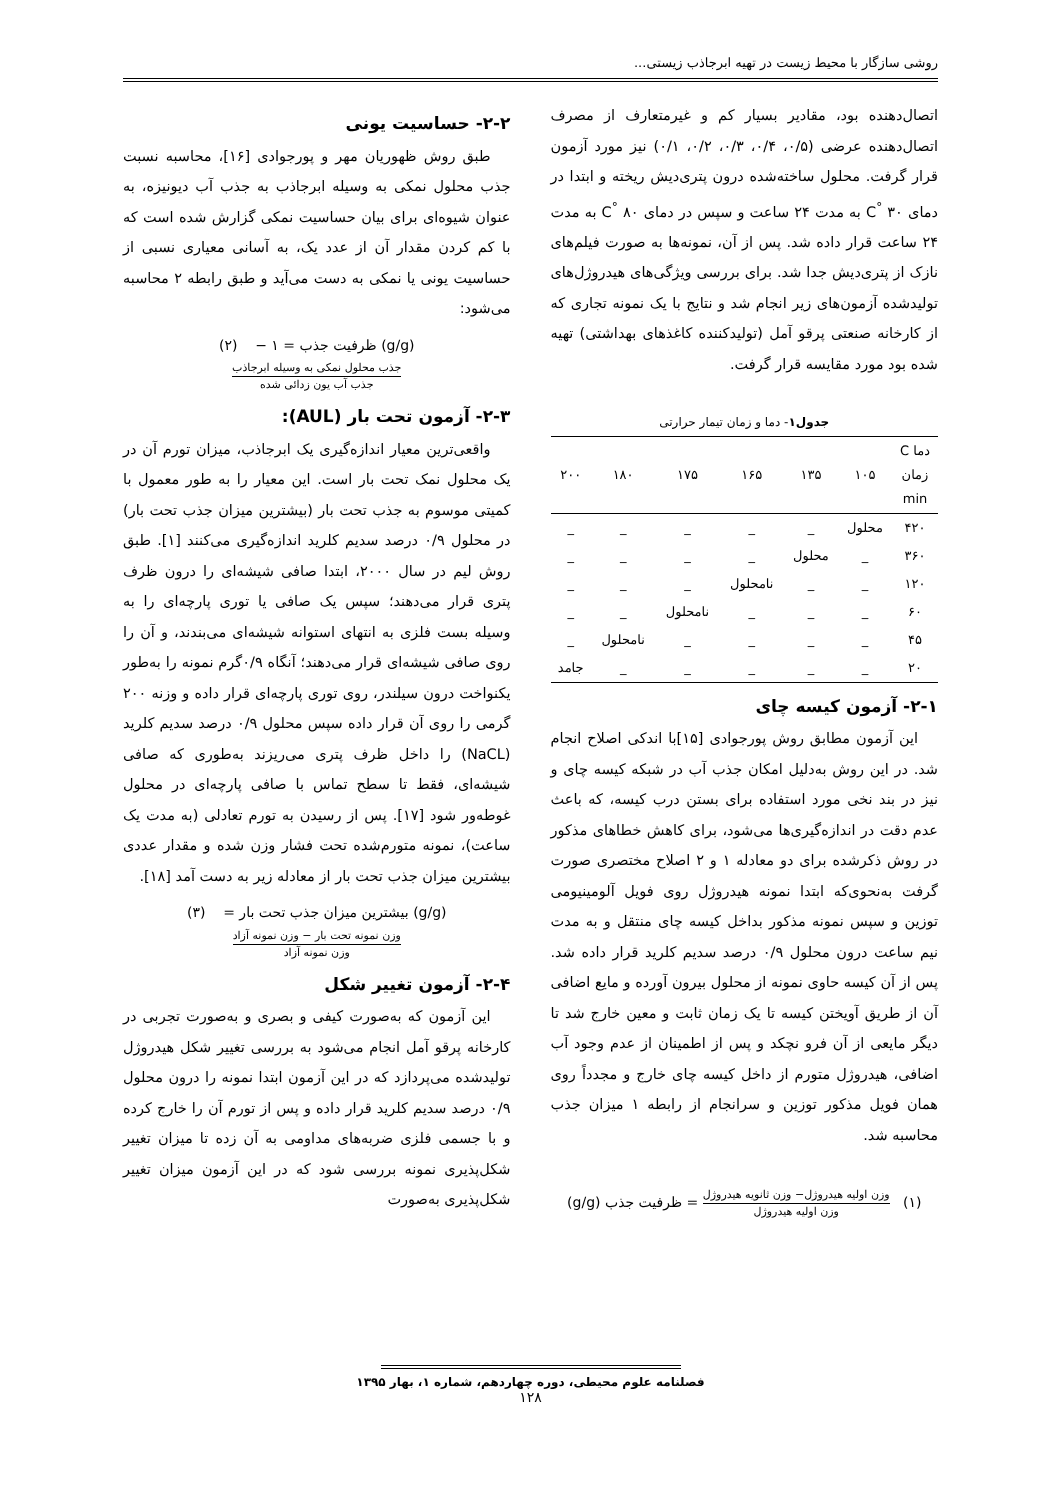روشی سازگار با محیط زیست در تهیه ابرجاذب زیستی...
اتصال‌دهنده بود، مقادیر بسیار کم و غیرمتعارف از مصرف اتصال‌دهنده عرضی (۰/۵، ۰/۴، ۰/۳، ۰/۲، ۰/۱) نیز مورد آزمون قرار گرفت. محلول ساخته‌شده درون پتری‌دیش ریخته و ابتدا در دمای ۳۰ <sup>°</sup>C به مدت ۲۴ ساعت و سپس در دمای ۸۰ <sup>°</sup>C به مدت ۲۴ ساعت قرار داده شد. پس از آن، نمونه‌ها به صورت فیلم‌های نازک از پتری‌دیش جدا شد. برای بررسی ویژگی‌های هیدروژل‌های تولیدشده آزمون‌های زیر انجام شد و نتایج با یک نمونه تجاری که از کارخانه صنعتی پرقو آمل (تولیدکننده کاغذهای بهداشتی) تهیه شده بود مورد مقایسه قرار گرفت.
جدول۱ - دما و زمان تیمار حرارتی
| دما C زمان min | ۱۰۵ | ۱۳۵ | ۱۶۵ | ۱۷۵ | ۱۸۰ | ۲۰۰ |
| --- | --- | --- | --- | --- | --- | --- |
| ۴۲۰ | محلول | _ | _ | _ | _ | _ |
| ۳۶۰ | _ | محلول | _ | _ | _ | _ |
| ۱۲۰ | _ | _ | نامحلول | _ | _ | _ |
| ۶۰ | _ | _ | _ | نامحلول | _ | _ |
| ۴۵ | _ | _ | _ | _ | نامحلول | _ |
| ۲۰ | _ | _ | _ | _ | _ | جامد |
۲-۱- آزمون کیسه چای
این آزمون مطابق روش پورجوادی [۱۵]با اندکی اصلاح انجام شد. در این روش به‌دلیل امکان جذب آب در شبکه کیسه چای و نیز در بند نخی مورد استفاده برای بستن درب کیسه، که باعث عدم دقت در اندازه‌گیری‌ها می‌شود، برای کاهش خطاهای مذکور در روش ذکرشده برای دو معادله ۱ و ۲ اصلاح مختصری صورت گرفت به‌نحوی‌که ابتدا نمونه هیدروژل روی فویل آلومینیومی توزین و سپس نمونه مذکور بداخل کیسه چای منتقل و به مدت نیم ساعت درون محلول ۰/۹ درصد سدیم کلرید قرار داده شد. پس از آن کیسه حاوی نمونه از محلول بیرون آورده و مایع اضافی آن از طریق آویختن کیسه تا یک زمان ثابت و معین خارج شد تا دیگر مایعی از آن فرو نچکد و پس از اطمینان از عدم وجود آب اضافی، هیدروژل متورم از داخل کیسه چای خارج و مجدداً روی همان فویل مذکور توزین و سرانجام از رابطه ۱ میزان جذب محاسبه شد.
(۱) وزن اولیه هیدروژل− وزن ثانویه هیدروژل وزن اولیه هیدروژل = ظرفیت جذب (g/g)
۲-۲- حساسیت یونی
طبق روش ظهوریان مهر و پورجوادی [۱۶]، محاسبه نسبت جذب محلول نمکی به وسیله ابرجاذب به جذب آب دیونیزه، به عنوان شیوه‌ای برای بیان حساسیت نمکی گزارش شده است که با کم کردن مقدار آن از عدد یک، به آسانی معیاری نسبی از حساسیت یونی یا نمکی به دست می‌آید و طبق رابطه ۲ محاسبه می‌شود:
(g/g) ظرفیت جذب = ۱ − (۲)
جذب محلول نمکی به وسیله ابرجاذب جذب آب یون زدائی شده
۲-۳- آزمون تحت بار (AUL):
واقعی‌ترین معیار اندازه‌گیری یک ابرجاذب، میزان تورم آن در یک محلول نمک تحت بار است. این معیار را به طور معمول با کمیتی موسوم به جذب تحت بار (بیشترین میزان جذب تحت بار) در محلول ۰/۹ درصد سدیم کلرید اندازه‌گیری می‌کنند [۱]. طبق روش لیم در سال ۲۰۰۰، ابتدا صافی شیشه‌ای را درون ظرف پتری قرار می‌دهند؛ سپس یک صافی یا توری پارچه‌ای را به وسیله بست فلزی به انتهای استوانه شیشه‌ای می‌بندند، و آن را روی صافی شیشه‌ای قرار می‌دهند؛ آنگاه ۰/۹گرم نمونه را به‌طور یکنواخت درون سیلندر، روی توری پارچه‌ای قرار داده و وزنه ۲۰۰ گرمی را روی آن قرار داده سپس محلول ۰/۹ درصد سدیم کلرید (NaCL) را داخل ظرف پتری می‌ریزند به‌طوری که صافی شیشه‌ای، فقط تا سطح تماس با صافی پارچه‌ای در محلول غوطه‌ور شود [۱۷]. پس از رسیدن به تورم تعادلی (به مدت یک ساعت)، نمونه متورم‌شده تحت فشار وزن شده و مقدار عددی بیشترین میزان جذب تحت بار از معادله زیر به دست آمد [۱۸].
(g/g) بیشترین میزان جذب تحت بار = (۳)
وزن نمونه تحت بار − وزن نمونه آزاد وزن نمونه آزاد
۲-۴- آزمون تغییر شکل
این آزمون که به‌صورت کیفی و بصری و به‌صورت تجربی در کارخانه پرقو آمل انجام می‌شود به بررسی تغییر شکل هیدروژل تولیدشده می‌پردازد که در این آزمون ابتدا نمونه را درون محلول ۰/۹ درصد سدیم کلرید قرار داده و پس از تورم آن را خارج کرده و با جسمی فلزی ضربه‌های مداومی به آن زده تا میزان تغییر شکل‌پذیری نمونه بررسی شود که در این آزمون میزان تغییر شکل‌پذیری به‌صورت
فصلنامه علوم محیطی، دوره چهاردهم، شماره ۱، بهار ۱۳۹۵
۱۲۸